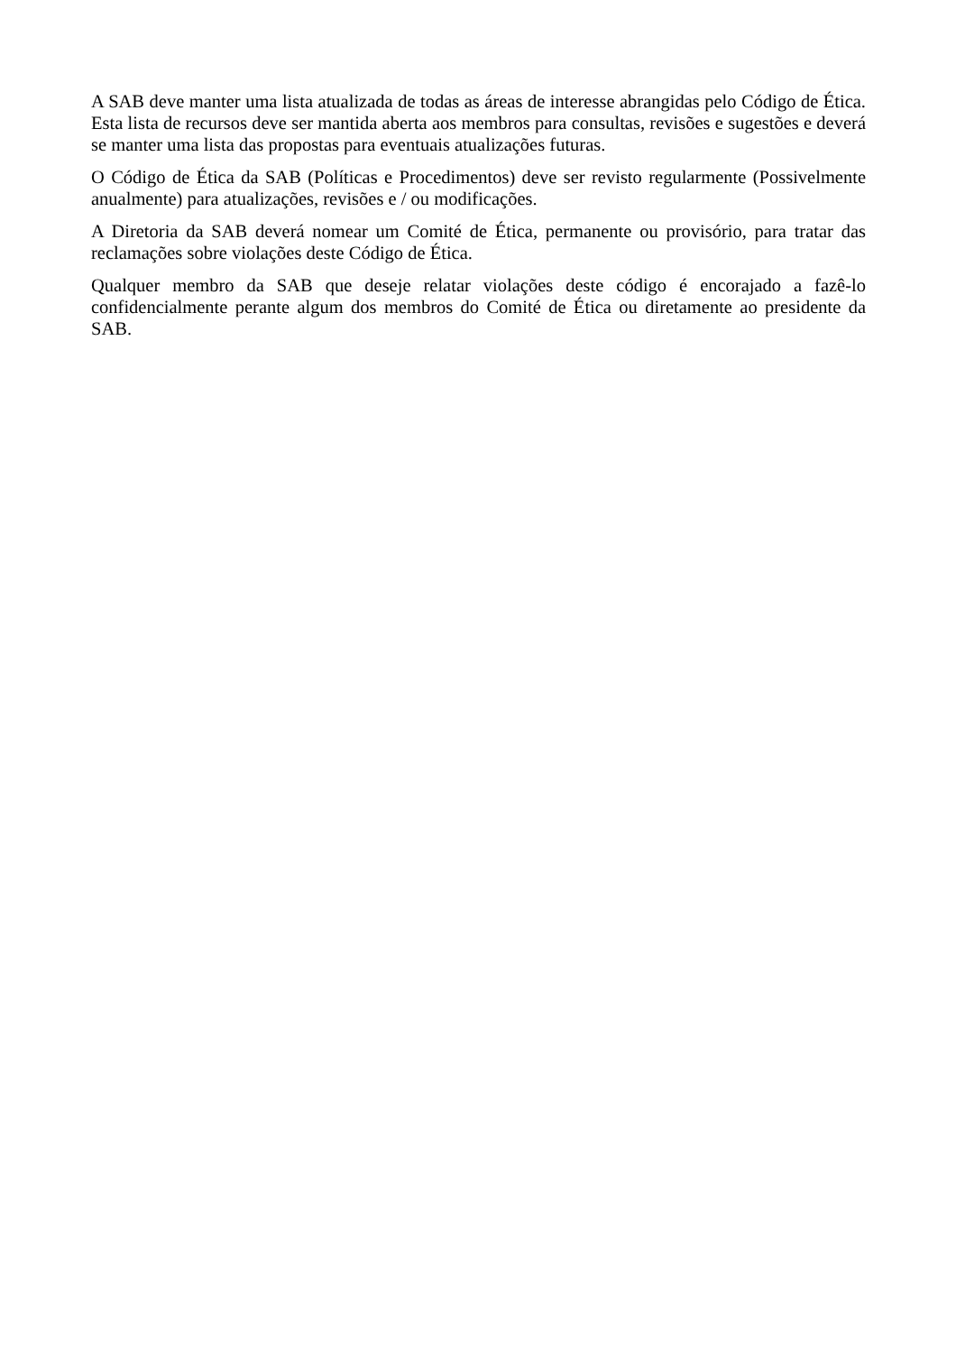A SAB deve manter uma lista atualizada de todas as áreas de interesse abrangidas pelo Código de Ética. Esta lista de recursos deve ser mantida aberta aos membros para consultas, revisões e sugestões e deverá se manter uma lista das propostas para eventuais atualizações futuras.
O Código de Ética da SAB (Políticas e Procedimentos) deve ser revisto regularmente (Possivelmente anualmente) para atualizações, revisões e / ou modificações.
A Diretoria da SAB deverá nomear um Comité de Ética, permanente ou provisório, para tratar das reclamações sobre violações deste Código de Ética.
Qualquer membro da SAB que deseje relatar violações deste código é encorajado a fazê-lo confidencialmente perante algum dos membros do Comité de Ética ou diretamente ao presidente da SAB.